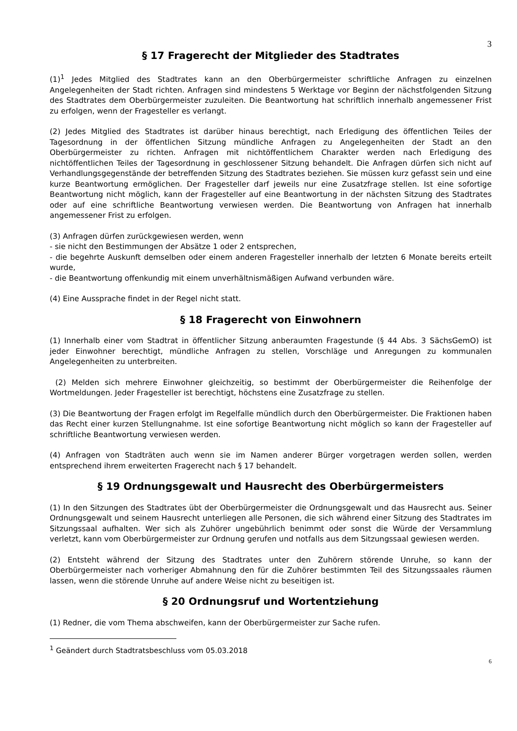3
§ 17 Fragerecht der Mitglieder des Stadtrates
(1)<sup>1</sup> Jedes Mitglied des Stadtrates kann an den Oberbürgermeister schriftliche Anfragen zu einzelnen Angelegenheiten der Stadt richten. Anfragen sind mindestens 5 Werktage vor Beginn der nächstfolgenden Sitzung des Stadtrates dem Oberbürgermeister zuzuleiten. Die Beantwortung hat schriftlich innerhalb angemessener Frist zu erfolgen, wenn der Fragesteller es verlangt.
(2) Jedes Mitglied des Stadtrates ist darüber hinaus berechtigt, nach Erledigung des öffentlichen Teiles der Tagesordnung in der öffentlichen Sitzung mündliche Anfragen zu Angelegenheiten der Stadt an den Oberbürgermeister zu richten. Anfragen mit nichtöffentlichem Charakter werden nach Erledigung des nichtöffentlichen Teiles der Tagesordnung in geschlossener Sitzung behandelt. Die Anfragen dürfen sich nicht auf Verhandlungsgegenstände der betreffenden Sitzung des Stadtrates beziehen. Sie müssen kurz gefasst sein und eine kurze Beantwortung ermöglichen. Der Fragesteller darf jeweils nur eine Zusatzfrage stellen. Ist eine sofortige Beantwortung nicht möglich, kann der Fragesteller auf eine Beantwortung in der nächsten Sitzung des Stadtrates oder auf eine schriftliche Beantwortung verwiesen werden. Die Beantwortung von Anfragen hat innerhalb angemessener Frist zu erfolgen.
(3) Anfragen dürfen zurückgewiesen werden, wenn
- sie nicht den Bestimmungen der Absätze 1 oder 2 entsprechen,
- die begehrte Auskunft demselben oder einem anderen Fragesteller innerhalb der letzten 6 Monate bereits erteilt wurde,
- die Beantwortung offenkundig mit einem unverhältnismäßigen Aufwand verbunden wäre.
(4) Eine Aussprache findet in der Regel nicht statt.
§ 18 Fragerecht von Einwohnern
(1) Innerhalb einer vom Stadtrat in öffentlicher Sitzung anberaumten Fragestunde (§ 44 Abs. 3 SächsGemO) ist jeder Einwohner berechtigt, mündliche Anfragen zu stellen, Vorschläge und Anregungen zu kommunalen Angelegenheiten zu unterbreiten.
(2) Melden sich mehrere Einwohner gleichzeitig, so bestimmt der Oberbürgermeister die Reihenfolge der Wortmeldungen. Jeder Fragesteller ist berechtigt, höchstens eine Zusatzfrage zu stellen.
(3) Die Beantwortung der Fragen erfolgt im Regelfalle mündlich durch den Oberbürgermeister. Die Fraktionen haben das Recht einer kurzen Stellungnahme. Ist eine sofortige Beantwortung nicht möglich so kann der Fragesteller auf schriftliche Beantwortung verwiesen werden.
(4) Anfragen von Stadträten auch wenn sie im Namen anderer Bürger vorgetragen werden sollen, werden entsprechend ihrem erweiterten Fragerecht nach § 17 behandelt.
§ 19 Ordnungsgewalt und Hausrecht des Oberbürgermeisters
(1) In den Sitzungen des Stadtrates übt der Oberbürgermeister die Ordnungsgewalt und das Hausrecht aus. Seiner Ordnungsgewalt und seinem Hausrecht unterliegen alle Personen, die sich während einer Sitzung des Stadtrates im Sitzungssaal aufhalten. Wer sich als Zuhörer ungebührlich benimmt oder sonst die Würde der Versammlung verletzt, kann vom Oberbürgermeister zur Ordnung gerufen und notfalls aus dem Sitzungssaal gewiesen werden.
(2) Entsteht während der Sitzung des Stadtrates unter den Zuhörern störende Unruhe, so kann der Oberbürgermeister nach vorheriger Abmahnung den für die Zuhörer bestimmten Teil des Sitzungssaales räumen lassen, wenn die störende Unruhe auf andere Weise nicht zu beseitigen ist.
§ 20 Ordnungsruf und Wortentziehung
(1) Redner, die vom Thema abschweifen, kann der Oberbürgermeister zur Sache rufen.
<sup>1</sup> Geändert durch Stadtratsbeschluss vom 05.03.2018
6